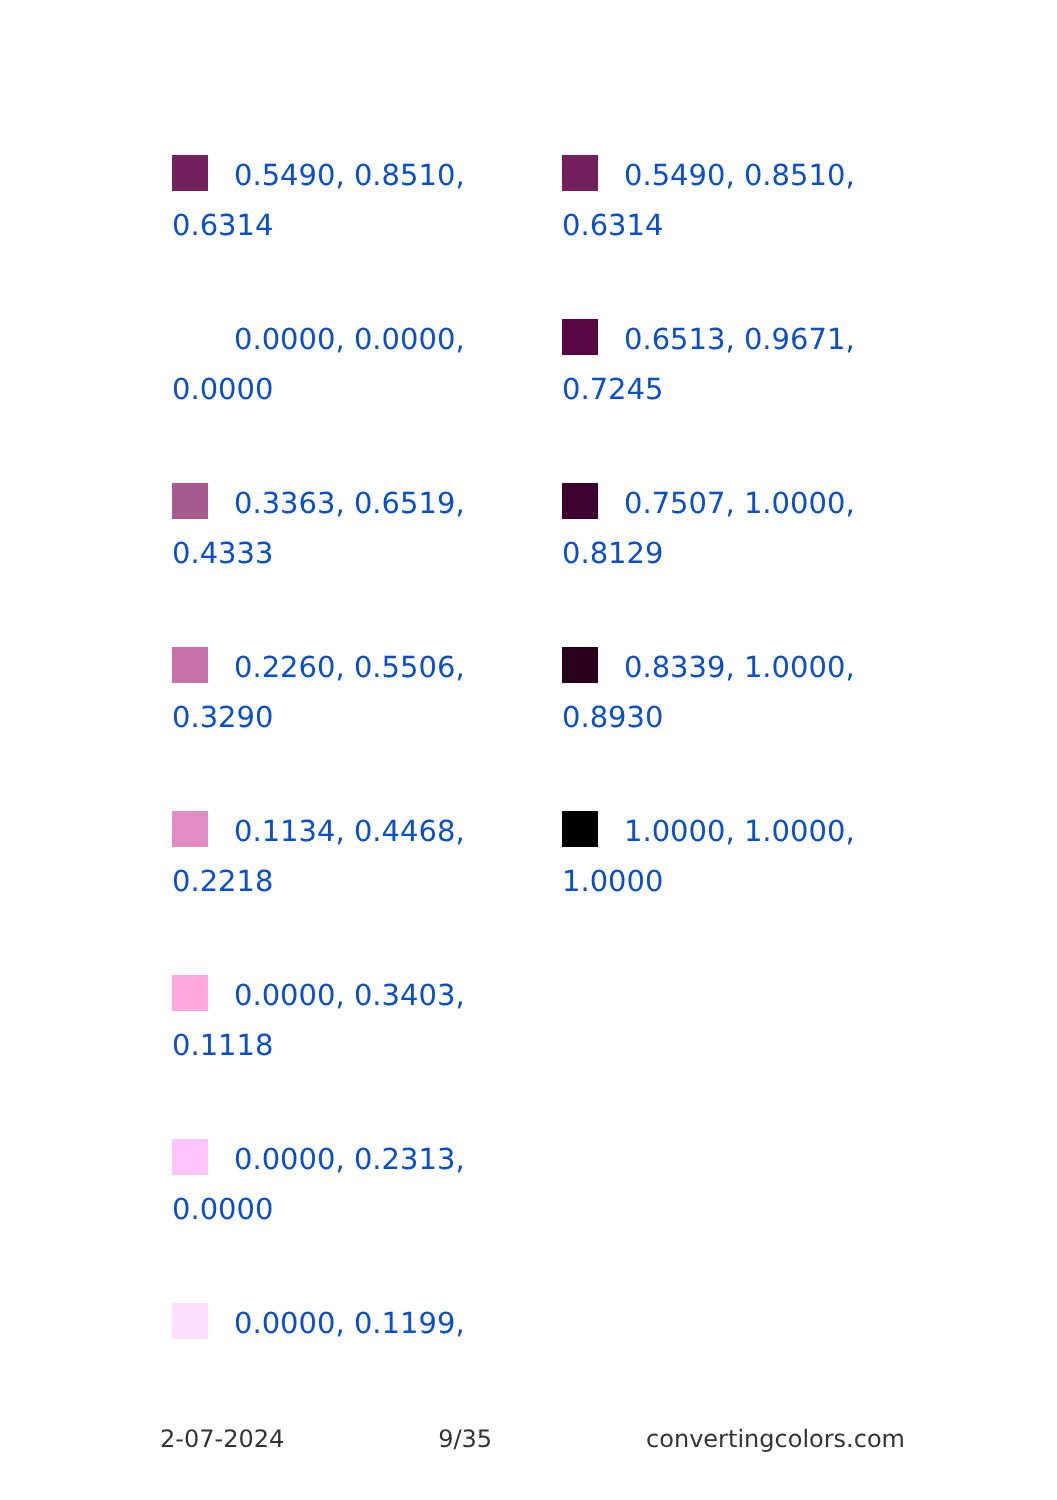0.5490, 0.8510, 0.6314
0.0000, 0.0000, 0.0000
0.3363, 0.6519, 0.4333
0.2260, 0.5506, 0.3290
0.1134, 0.4468, 0.2218
0.0000, 0.3403, 0.1118
0.0000, 0.2313, 0.0000
0.0000, 0.1199,
0.5490, 0.8510, 0.6314
0.6513, 0.9671, 0.7245
0.7507, 1.0000, 0.8129
0.8339, 1.0000, 0.8930
1.0000, 1.0000, 1.0000
2-07-2024 9/35 convertingcolors.com